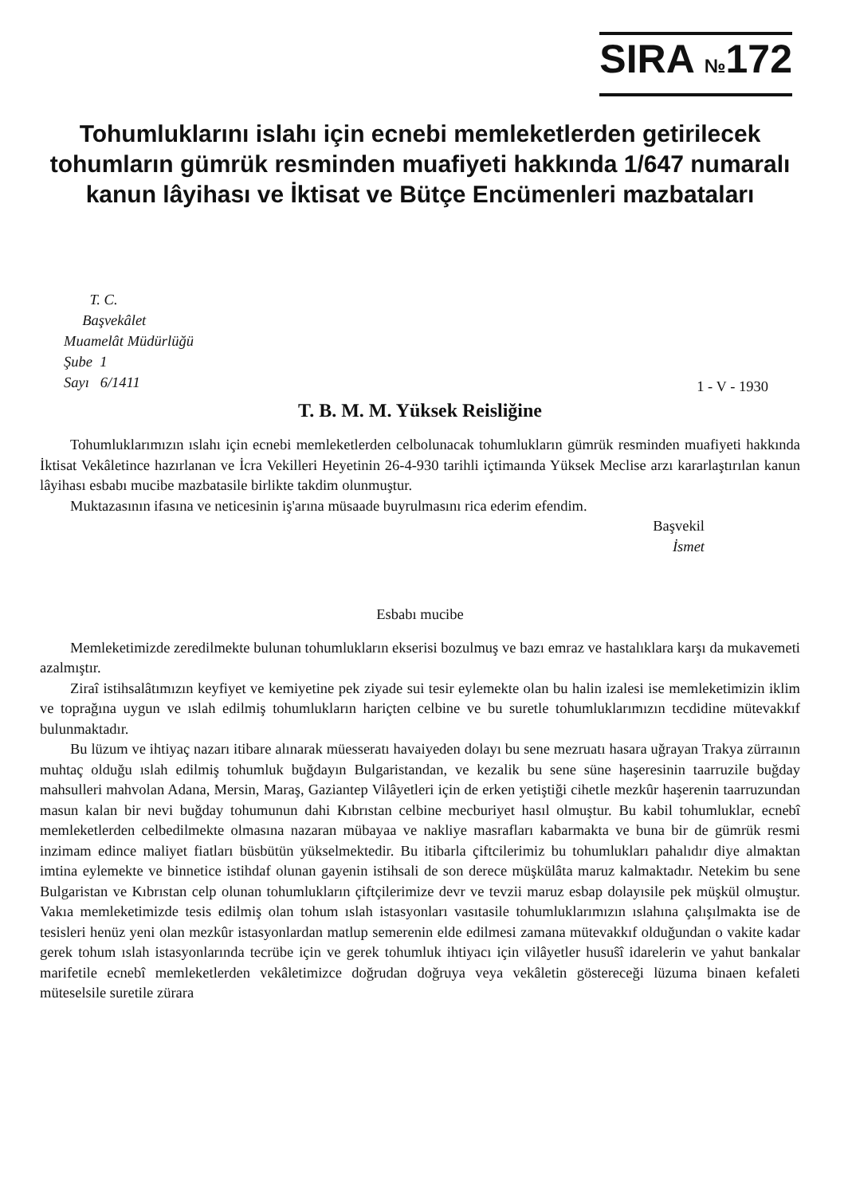SIRA №172
Tohumluklarını islahı için ecnebi memleketlerden getirilecek tohumların gümrük resminden muafiyeti hakkında 1/647 numaralı kanun lâyihası ve İktisat ve Bütçe Encümenleri mazbataları
T. C.
Başvekâlet
Muamelât Müdürlüğü
Şube 1
Sayı 6/1411
1 - V - 1930
T. B. M. M. Yüksek Reisliğine
Tohumluklarımızın ıslahı için ecnebi memleketlerden celbolunacak tohumlukların gümrük resminden muafiyeti hakkında İktisat Vekâletince hazırlanan ve İcra Vekilleri Heyetinin 26-4-930 tarihli içtimaında Yüksek Meclise arzı kararlaştırılan kanun lâyihası esbabı mucibe mazbatasile birlikte takdim olunmuştur.
Muktazasının ifasına ve neticesinin iş'arına müsaade buyrulmasını rica ederim efendim.
Başvekil
İsmet
Esbabı mucibe
Memleketimizde zeredilmekte bulunan tohumlukların ekserisi bozulmuş ve bazı emraz ve hastalıklara karşı da mukavemeti azalmıştır.
Ziraî istihsalâtımızın keyfiyet ve kemiyetine pek ziyade sui tesir eylemekte olan bu halin izalesi ise memleketimizin iklim ve toprağına uygun ve ıslah edilmiş tohumlukların hariçten celbine ve bu suretle tohumluklarımızın tecdidine mütevakkıf bulunmaktadır.
Bu lüzum ve ihtiyaç nazarı itibare alınarak müesseratı havaiyeden dolayı bu sene mezruatı hasara uğrayan Trakya zürraının muhtaç olduğu ıslah edilmiş tohumluk buğdayın Bulgaristandan, ve kezalik bu sene süne haşeresinin taarruzile buğday mahsulleri mahvolan Adana, Mersin, Maraş, Gaziantep Vilâyetleri için de erken yetiştiği cihetle mezkûr haşerenin taarruzundan masun kalan bir nevi buğday tohumunun dahi Kıbrıstan celbine mecburiyet hasıl olmuştur. Bu kabil tohumluklar, ecnebî memleketlerden celbedilmekte olmasına nazaran mübayaa ve nakliye masrafları kabarmakta ve buna bir de gümrük resmi inzimam edince maliyet fiatları büsbütün yükselmektedir. Bu itibarla çiftcilerimiz bu tohumlukları pahalıdır diye almaktan imtina eylemekte ve binnetice istihdaf olunan gayenin istihsali de son derece müşkülâta maruz kalmaktadır. Netekim bu sene Bulgaristan ve Kıbrıstan celp olunan tohumlukların çiftçilerimize devr ve tevzii maruz esbap dolayısile pek müşkül olmuştur. Vakıa memleketimizde tesis edilmiş olan tohum ıslah istasyonları vasıtasile tohumluklarımızın ıslahına çalışılmakta ise de tesisleri henüz yeni olan mezkûr istasyonlardan matlup semerenin elde edilmesi zamana mütevakkıf olduğundan o vakite kadar gerek tohum ıslah istasyonlarında tecrübe için ve gerek tohumluk ihtiyacı için vilâyetler husuŝî idarelerin ve yahut bankalar marifetile ecnebî memleketlerden vekâletimizce doğrudan doğruya veya vekâletin göstereceği lüzuma binaen kefaleti müteselsile suretile zürara